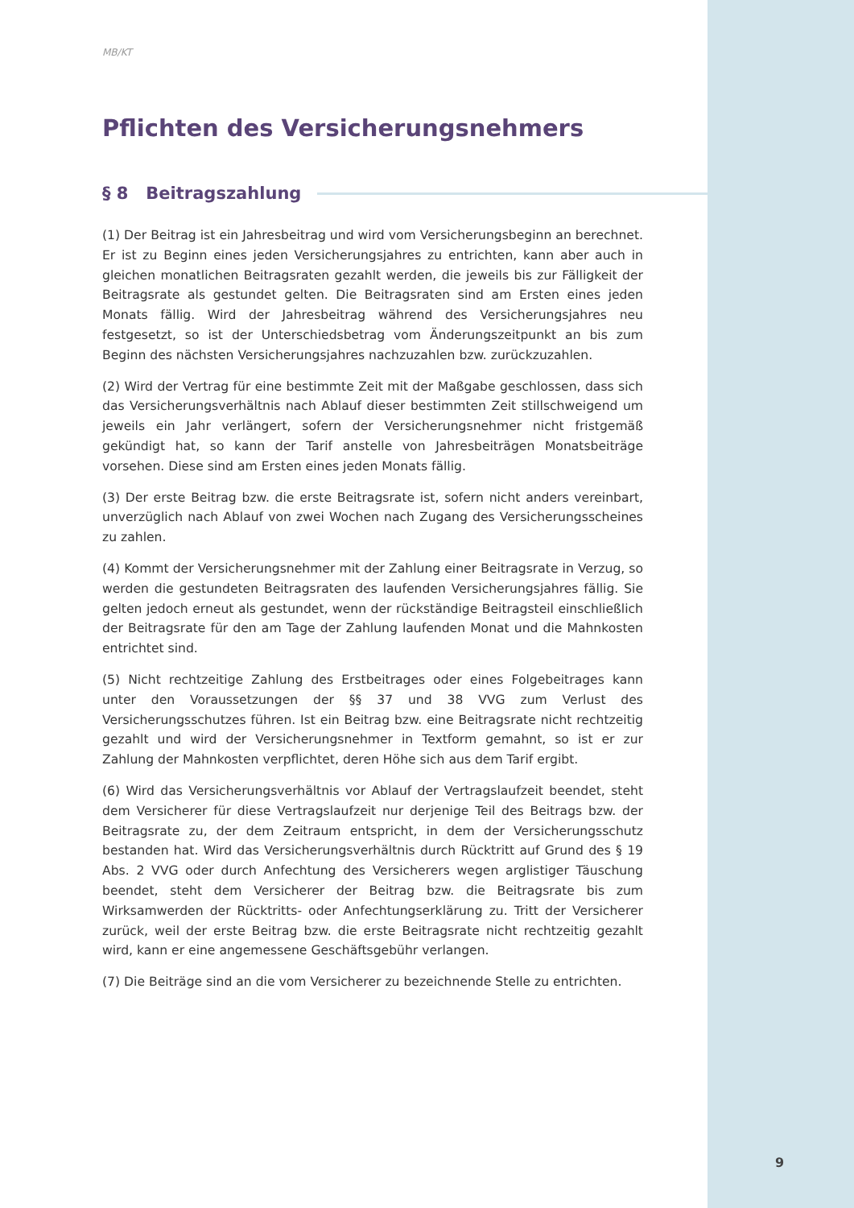MB/KT
Pflichten des Versicherungsnehmers
§ 8 Beitragszahlung
(1) Der Beitrag ist ein Jahresbeitrag und wird vom Versicherungsbeginn an berechnet. Er ist zu Beginn eines jeden Versicherungsjahres zu entrichten, kann aber auch in gleichen monatlichen Beitragsraten gezahlt werden, die jeweils bis zur Fälligkeit der Beitragsrate als gestundet gelten. Die Beitragsraten sind am Ersten eines jeden Monats fällig. Wird der Jahresbeitrag während des Versicherungsjahres neu festgesetzt, so ist der Unterschiedsbetrag vom Änderungszeitpunkt an bis zum Beginn des nächsten Versicherungsjahres nachzuzahlen bzw. zurückzuzahlen.
(2) Wird der Vertrag für eine bestimmte Zeit mit der Maßgabe geschlossen, dass sich das Versicherungsverhältnis nach Ablauf dieser bestimmten Zeit stillschweigend um jeweils ein Jahr verlängert, sofern der Versicherungsnehmer nicht fristgemäß gekündigt hat, so kann der Tarif anstelle von Jahresbeiträgen Monatsbeiträge vorsehen. Diese sind am Ersten eines jeden Monats fällig.
(3) Der erste Beitrag bzw. die erste Beitragsrate ist, sofern nicht anders vereinbart, unverzüglich nach Ablauf von zwei Wochen nach Zugang des Versicherungsscheines zu zahlen.
(4) Kommt der Versicherungsnehmer mit der Zahlung einer Beitragsrate in Verzug, so werden die gestundeten Beitragsraten des laufenden Versicherungsjahres fällig. Sie gelten jedoch erneut als gestundet, wenn der rückständige Beitragsteil einschließlich der Beitragsrate für den am Tage der Zahlung laufenden Monat und die Mahnkosten entrichtet sind.
(5) Nicht rechtzeitige Zahlung des Erstbeitrages oder eines Folgebeitrages kann unter den Voraussetzungen der §§ 37 und 38 VVG zum Verlust des Versicherungsschutzes führen. Ist ein Beitrag bzw. eine Beitragsrate nicht rechtzeitig gezahlt und wird der Versicherungsnehmer in Textform gemahnt, so ist er zur Zahlung der Mahnkosten verpflichtet, deren Höhe sich aus dem Tarif ergibt.
(6) Wird das Versicherungsverhältnis vor Ablauf der Vertragslaufzeit beendet, steht dem Versicherer für diese Vertragslaufzeit nur derjenige Teil des Beitrags bzw. der Beitragsrate zu, der dem Zeitraum entspricht, in dem der Versicherungsschutz bestanden hat. Wird das Versicherungsverhältnis durch Rücktritt auf Grund des § 19 Abs. 2 VVG oder durch Anfechtung des Versicherers wegen arglistiger Täuschung beendet, steht dem Versicherer der Beitrag bzw. die Beitragsrate bis zum Wirksamwerden der Rücktritts- oder Anfechtungserklärung zu. Tritt der Versicherer zurück, weil der erste Beitrag bzw. die erste Beitragsrate nicht rechtzeitig gezahlt wird, kann er eine angemessene Geschäftsgebühr verlangen.
(7) Die Beiträge sind an die vom Versicherer zu bezeichnende Stelle zu entrichten.
9